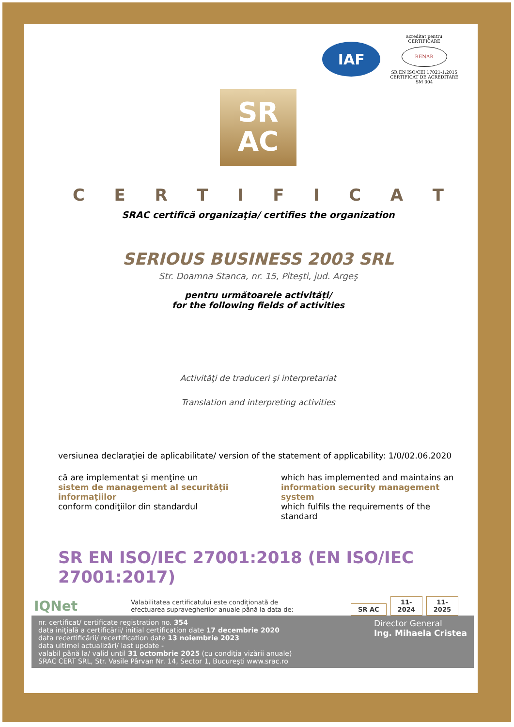IAF
acreditat pentru
CERTIFICARE
RENAR
SR EN ISO/CEI 17021-1:2015
CERTIFICAT DE ACREDITARE
SM 004
SR
AC
CERTIFICAT
SRAC certifică organizaţia/ certifies the organization
SERIOUS BUSINESS 2003 SRL
Str. Doamna Stanca, nr. 15, Piteşti, jud. Argeş
pentru următoarele activităţi/
for the following fields of activities
Activităţi de traduceri şi interpretariat
Translation and interpreting activities
versiunea declaraţiei de aplicabilitate/ version of the statement of applicability: 1/0/02.06.2020
că are implementat şi menţine un
sistem de management al securităţii informaţiilor
conform condiţiilor din standardul
which has implemented and maintains an
information security management system
which fulfils the requirements of the standard
SR EN ISO/IEC 27001:2018 (EN ISO/IEC 27001:2017)
IQNet Valabilitatea certificatului este condiţionată de
efectuarea supravegherilor anuale până la data de: SR AC 11-
2024 11-
2025
nr. certificat/ certificate registration no. 354
data iniţială a certificării/ initial certification date 17 decembrie 2020
data recertificării/ recertification date 13 noiembrie 2023
data ultimei actualizări/ last update -
valabil până la/ valid until 31 octombrie 2025 (cu condiţia vizării anuale)
SRAC CERT SRL, Str. Vasile Pârvan Nr. 14, Sector 1, Bucureşti www.srac.ro
Director General
Ing. Mihaela Cristea